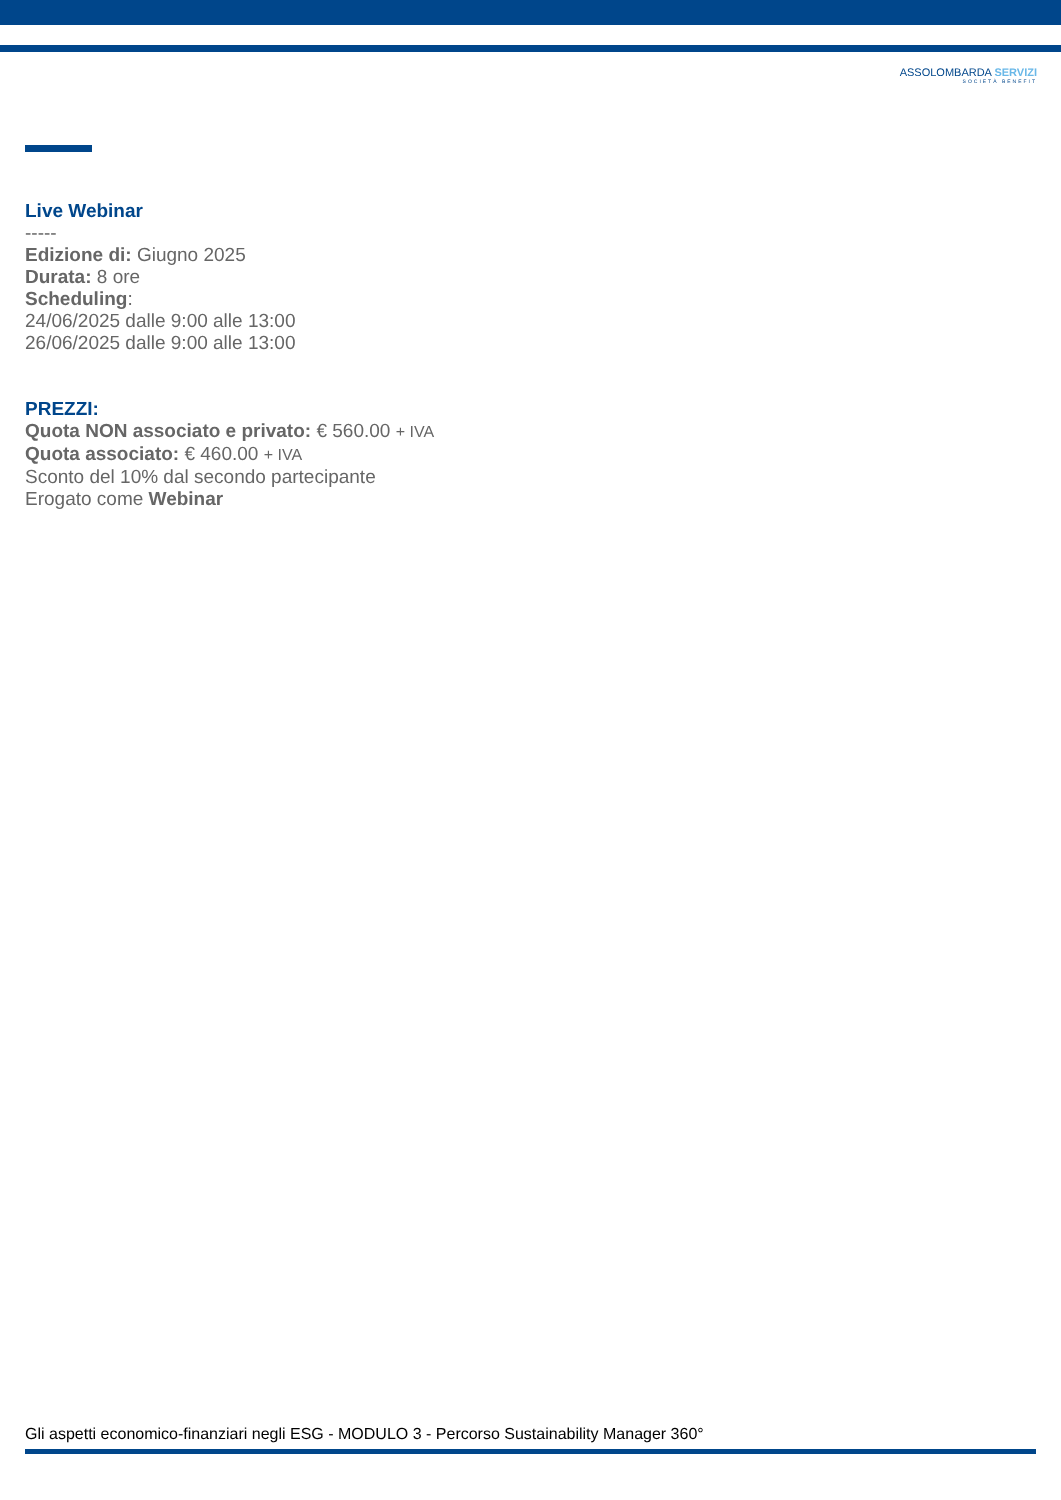ASSOLOMBARDA SERVIZI
SOCIETÀ BENEFIT
Live Webinar
-----
Edizione di: Giugno 2025
Durata: 8 ore
Scheduling:
24/06/2025 dalle 9:00 alle 13:00
26/06/2025 dalle 9:00 alle 13:00
PREZZI:
Quota NON associato e privato: € 560.00 + IVA
Quota associato: € 460.00 + IVA
Sconto del 10% dal secondo partecipante
Erogato come Webinar
Gli aspetti economico-finanziari negli ESG - MODULO 3 - Percorso Sustainability Manager 360°